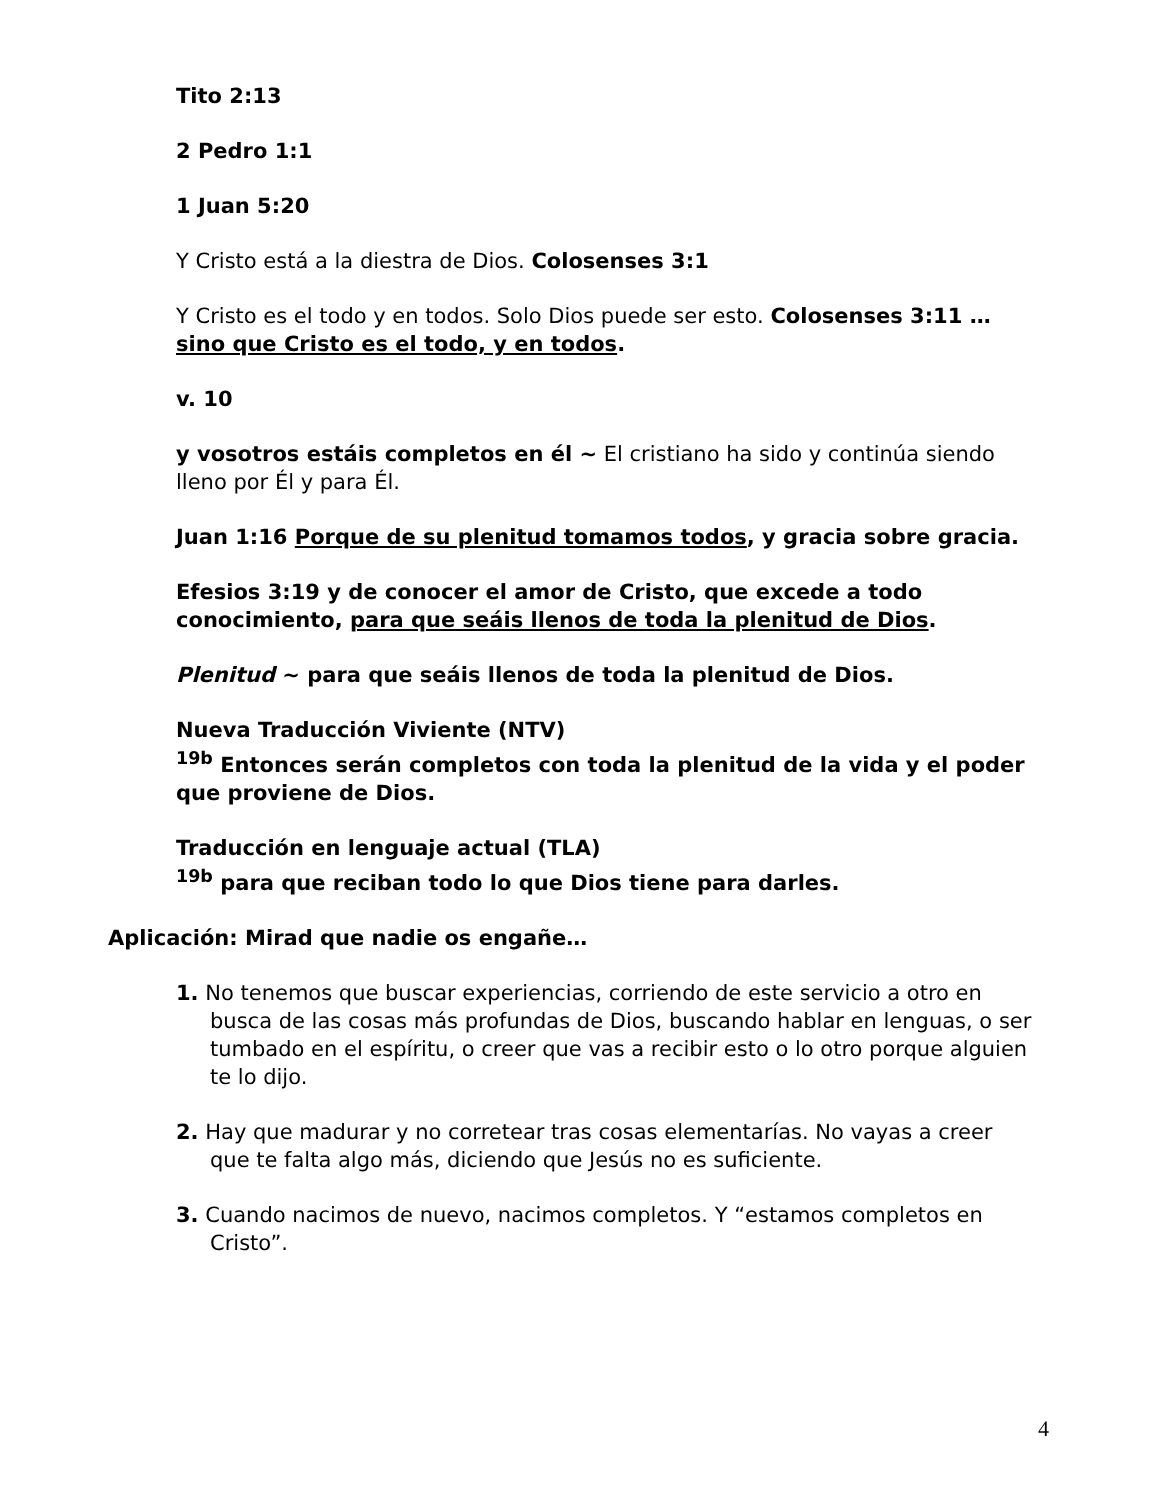Tito 2:13
2 Pedro 1:1
1 Juan 5:20
Y Cristo está a la diestra de Dios. Colosenses 3:1
Y Cristo es el todo y en todos. Solo Dios puede ser esto. Colosenses 3:11 … sino que Cristo es el todo, y en todos.
v. 10
y vosotros estáis completos en él ~ El cristiano ha sido y continúa siendo lleno por Él y para Él.
Juan 1:16 Porque de su plenitud tomamos todos, y gracia sobre gracia.
Efesios 3:19 y de conocer el amor de Cristo, que excede a todo conocimiento, para que seáis llenos de toda la plenitud de Dios.
Plenitud ~ para que seáis llenos de toda la plenitud de Dios.
Nueva Traducción Viviente (NTV)
<sup>19b</sup> Entonces serán completos con toda la plenitud de la vida y el poder que proviene de Dios.
Traducción en lenguaje actual (TLA)
<sup>19b</sup> para que reciban todo lo que Dios tiene para darles.
Aplicación: Mirad que nadie os engañe…
1. No tenemos que buscar experiencias, corriendo de este servicio a otro en busca de las cosas más profundas de Dios, buscando hablar en lenguas, o ser tumbado en el espíritu, o creer que vas a recibir esto o lo otro porque alguien te lo dijo.
2. Hay que madurar y no corretear tras cosas elementarías. No vayas a creer que te falta algo más, diciendo que Jesús no es suficiente.
3. Cuando nacimos de nuevo, nacimos completos. Y “estamos completos en Cristo”.
4